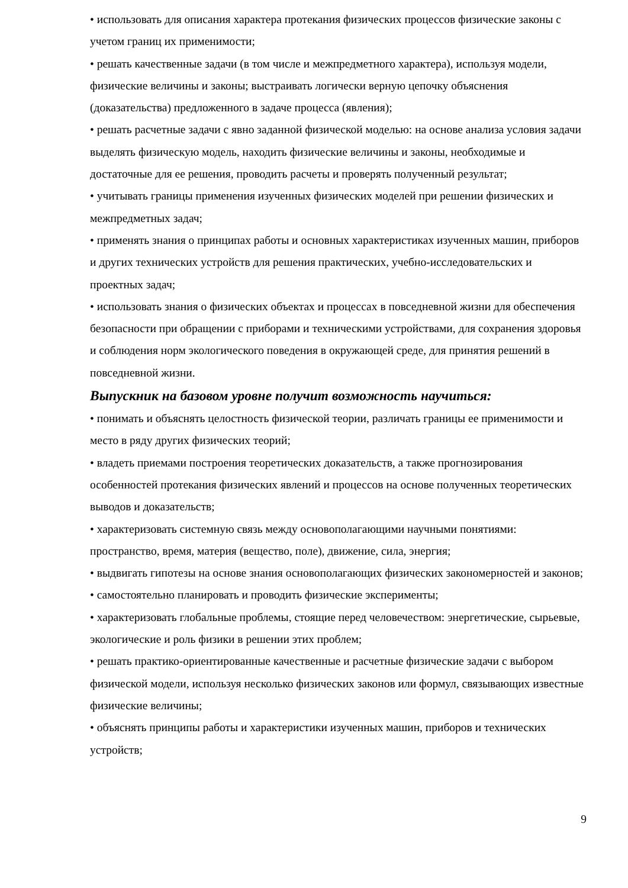• использовать для описания характера протекания физических процессов физические законы с учетом границ их применимости;
• решать качественные задачи (в том числе и межпредметного характера), используя модели, физические величины и законы; выстраивать логически верную цепочку объяснения (доказательства) предложенного в задаче процесса (явления);
• решать расчетные задачи с явно заданной физической моделью: на основе анализа условия задачи выделять физическую модель, находить физические величины и законы, необходимые и достаточные для ее решения, проводить расчеты и проверять полученный результат;
• учитывать границы применения изученных физических моделей при решении физических и межпредметных задач;
• применять знания о принципах работы и основных характеристиках изученных машин, приборов и других технических устройств для решения практических, учебно-исследовательских и проектных задач;
• использовать знания о физических объектах и процессах в повседневной жизни для обеспечения безопасности при обращении с приборами и техническими устройствами, для сохранения здоровья и соблюдения норм экологического поведения в окружающей среде, для принятия решений в повседневной жизни.
Выпускник на базовом уровне получит возможность научиться:
• понимать и объяснять целостность физической теории, различать границы ее применимости и место в ряду других физических теорий;
• владеть приемами построения теоретических доказательств, а также прогнозирования особенностей протекания физических явлений и процессов на основе полученных теоретических выводов и доказательств;
• характеризовать системную связь между основополагающими научными понятиями: пространство, время, материя (вещество, поле), движение, сила, энергия;
• выдвигать гипотезы на основе знания основополагающих физических закономерностей и законов;
• самостоятельно планировать и проводить физические эксперименты;
• характеризовать глобальные проблемы, стоящие перед человечеством: энергетические, сырьевые, экологические и роль физики в решении этих проблем;
• решать практико-ориентированные качественные и расчетные физические задачи с выбором физической модели, используя несколько физических законов или формул, связывающих известные физические величины;
• объяснять принципы работы и характеристики изученных машин, приборов и технических устройств;
9